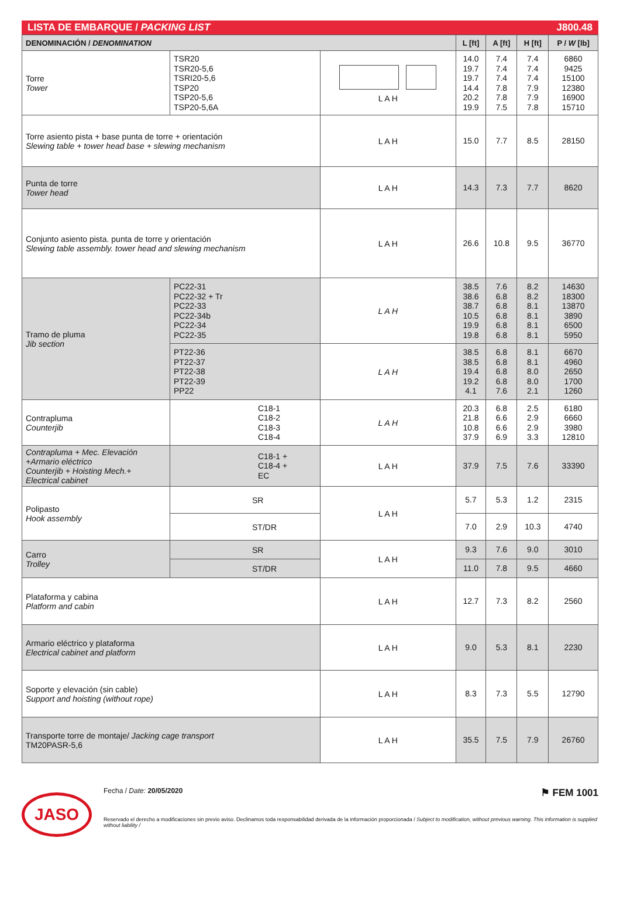LISTA DE EMBARQUE / PACKING LIST J800.48
| DENOMINACIÓN / DENOMINATION | | | L [ft] | A [ft] | H [ft] | P / W [lb] |
| --- | --- | --- | --- | --- | --- | --- |
| Torre Tower | TSR20 TSR20-5,6 TSRI20-5,6 TSP20 TSP20-5,6 TSP20-5,6A | L A H | 14.0 19.7 19.7 14.4 20.2 19.9 | 7.4 7.4 7.4 7.8 7.8 7.5 | 7.4 7.4 7.4 7.9 7.9 7.8 | 6860 9425 15100 12380 16900 15710 |
| Torre asiento pista + base punta de torre + orientación Slewing table + tower head base + slewing mechanism | | L A H | 15.0 | 7.7 | 8.5 | 28150 |
| Punta de torre Tower head | | L A H | 14.3 | 7.3 | 7.7 | 8620 |
| Conjunto asiento pista. punta de torre y orientación Slewing table assembly. tower head and slewing mechanism | | L A H | 26.6 | 10.8 | 9.5 | 36770 |
| Tramo de pluma Jib section | PC22-31 PC22-32 + Tr PC22-33 PC22-34b PC22-34 PC22-35 | L A H | 38.5 38.6 38.7 10.5 19.9 19.8 | 7.6 6.8 6.8 6.8 6.8 6.8 | 8.2 8.2 8.1 8.1 8.1 8.1 | 14630 18300 13870 3890 6500 5950 |
| | PT22-36 PT22-37 PT22-38 PT22-39 PP22 | L A H | 38.5 38.5 19.4 19.2 4.1 | 6.8 6.8 6.8 6.8 7.6 | 8.1 8.1 8.0 8.0 2.1 | 6670 4960 2650 1700 1260 |
| Contrapluma Counterjib | C18-1 C18-2 C18-3 C18-4 | L A H | 20.3 21.8 10.8 37.9 | 6.8 6.6 6.6 6.9 | 2.5 2.9 2.9 3.3 | 6180 6660 3980 12810 |
| Contrapluma + Mec. Elevación +Armario eléctrico Counterjib + Hoisting Mech.+ Electrical cabinet | C18-1 + C18-4 + EC | L A H | 37.9 | 7.5 | 7.6 | 33390 |
| Polipasto Hook assembly | SR | L A H | 5.7 | 5.3 | 1.2 | 2315 |
| | ST/DR | | 7.0 | 2.9 | 10.3 | 4740 |
| Carro Trolley | SR | L A H | 9.3 | 7.6 | 9.0 | 3010 |
| | ST/DR | | 11.0 | 7.8 | 9.5 | 4660 |
| Plataforma y cabina Platform and cabin | | L A H | 12.7 | 7.3 | 8.2 | 2560 |
| Armario eléctrico y plataforma Electrical cabinet and platform | | L A H | 9.0 | 5.3 | 8.1 | 2230 |
| Soporte y elevación (sin cable) Support and hoisting (without rope) | | L A H | 8.3 | 7.3 | 5.5 | 12790 |
| Transporte torre de montaje/ Jacking cage transport TM20PASR-5,6 | | L A H | 35.5 | 7.5 | 7.9 | 26760 |
JASO
Fecha / Date: 20/05/2020 ⚑ FEM 1001
Reservado el derecho a modificaciones sin previo aviso. Declinamos toda responsabilidad derivada de la información proporcionada / Subject to modification, without previous warning. This information is supplied without liability /